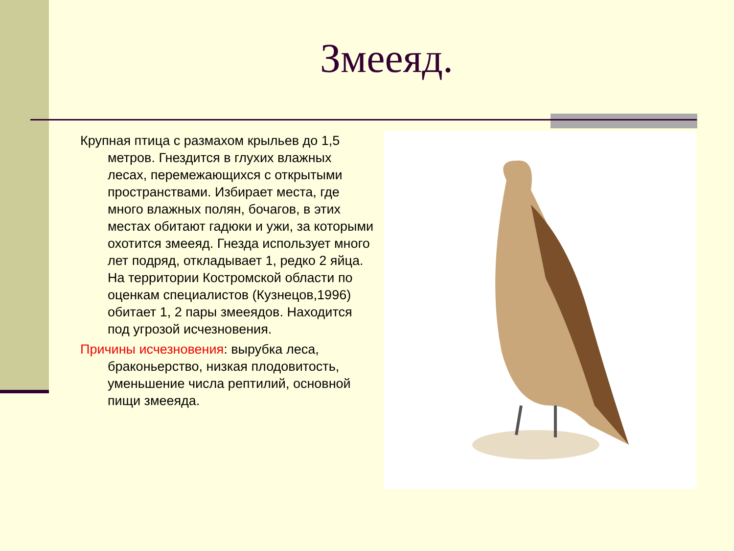Змееяд.
Крупная птица с размахом крыльев до 1,5 метров. Гнездится в глухих влажных лесах, перемежающихся с открытыми пространствами. Избирает места, где много влажных полян, бочагов, в этих местах обитают гадюки и ужи, за которыми охотится змееяд. Гнезда использует много лет подряд, откладывает 1, редко 2 яйца. На территории Костромской области по оценкам специалистов (Кузнецов,1996) обитает 1, 2 пары змееядов. Находится под угрозой исчезновения.
Причины исчезновения: вырубка леса, браконьерство, низкая плодовитость, уменьшение числа рептилий, основной пищи змееяда.